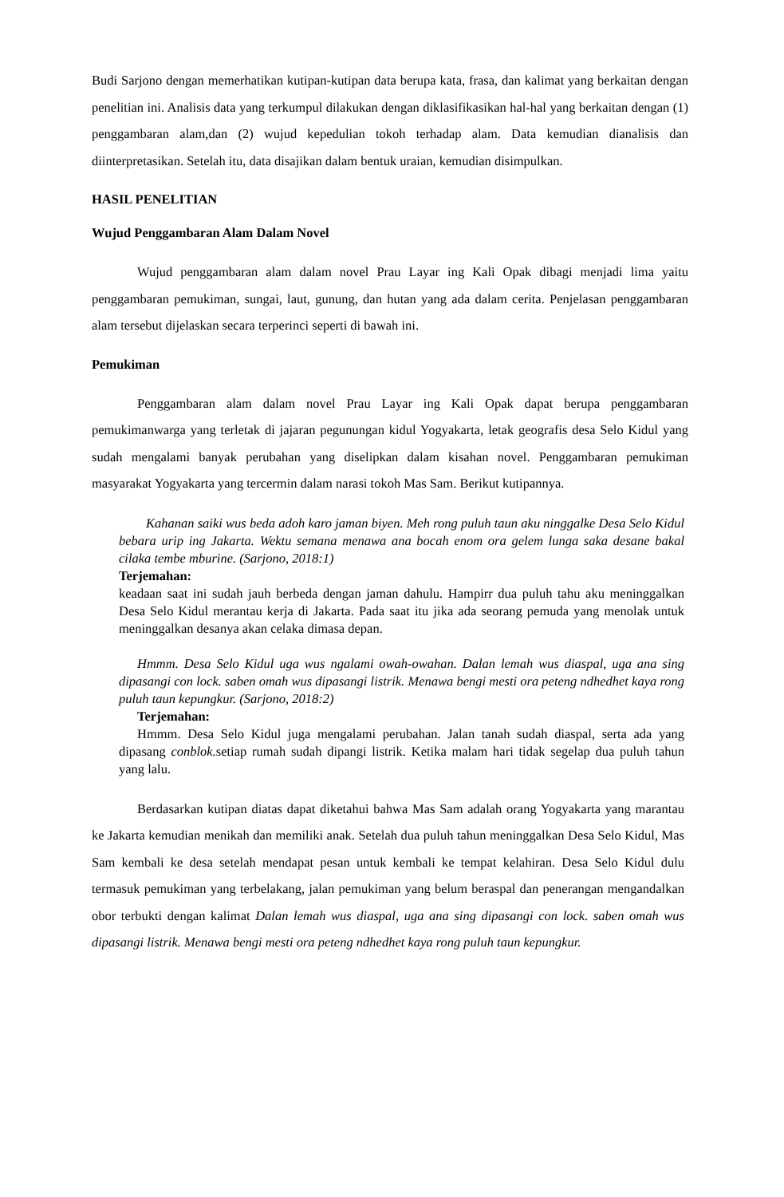Budi Sarjono dengan memerhatikan kutipan-kutipan data berupa kata, frasa, dan kalimat yang berkaitan dengan penelitian ini. Analisis data yang terkumpul dilakukan dengan diklasifikasikan hal-hal yang berkaitan dengan (1) penggambaran alam,dan (2) wujud kepedulian tokoh terhadap alam. Data kemudian dianalisis dan diinterpretasikan. Setelah itu, data disajikan dalam bentuk uraian, kemudian disimpulkan.
HASIL PENELITIAN
Wujud Penggambaran Alam Dalam Novel
Wujud penggambaran alam dalam novel Prau Layar ing Kali Opak dibagi menjadi lima yaitu penggambaran pemukiman, sungai, laut, gunung, dan hutan yang ada dalam cerita. Penjelasan penggambaran alam tersebut dijelaskan secara terperinci seperti di bawah ini.
Pemukiman
Penggambaran alam dalam novel Prau Layar ing Kali Opak dapat berupa penggambaran pemukimanwarga yang terletak di jajaran pegunungan kidul Yogyakarta, letak geografis desa Selo Kidul yang sudah mengalami banyak perubahan yang diselipkan dalam kisahan novel. Penggambaran pemukiman masyarakat Yogyakarta yang tercermin dalam narasi tokoh Mas Sam. Berikut kutipannya.
Kahanan saiki wus beda adoh karo jaman biyen. Meh rong puluh taun aku ninggalke Desa Selo Kidul bebara urip ing Jakarta. Wektu semana menawa ana bocah enom ora gelem lunga saka desane bakal cilaka tembe mburine. (Sarjono, 2018:1)
Terjemahan:
keadaan saat ini sudah jauh berbeda dengan jaman dahulu. Hampirr dua puluh tahu aku meninggalkan Desa Selo Kidul merantau kerja di Jakarta. Pada saat itu jika ada seorang pemuda yang menolak untuk meninggalkan desanya akan celaka dimasa depan.
Hmmm. Desa Selo Kidul uga wus ngalami owah-owahan. Dalan lemah wus diaspal, uga ana sing dipasangi con lock. saben omah wus dipasangi listrik. Menawa bengi mesti ora peteng ndhedhet kaya rong puluh taun kepungkur. (Sarjono, 2018:2)
Terjemahan:
Hmmm. Desa Selo Kidul juga mengalami perubahan. Jalan tanah sudah diaspal, serta ada yang dipasang conblok. setiap rumah sudah dipangi listrik. Ketika malam hari tidak segelap dua puluh tahun yang lalu.
Berdasarkan kutipan diatas dapat diketahui bahwa Mas Sam adalah orang Yogyakarta yang marantau ke Jakarta kemudian menikah dan memiliki anak. Setelah dua puluh tahun meninggalkan Desa Selo Kidul, Mas Sam kembali ke desa setelah mendapat pesan untuk kembali ke tempat kelahiran. Desa Selo Kidul dulu termasuk pemukiman yang terbelakang, jalan pemukiman yang belum beraspal dan penerangan mengandalkan obor terbukti dengan kalimat Dalan lemah wus diaspal, uga ana sing dipasangi con lock. saben omah wus dipasangi listrik. Menawa bengi mesti ora peteng ndhedhet kaya rong puluh taun kepungkur.